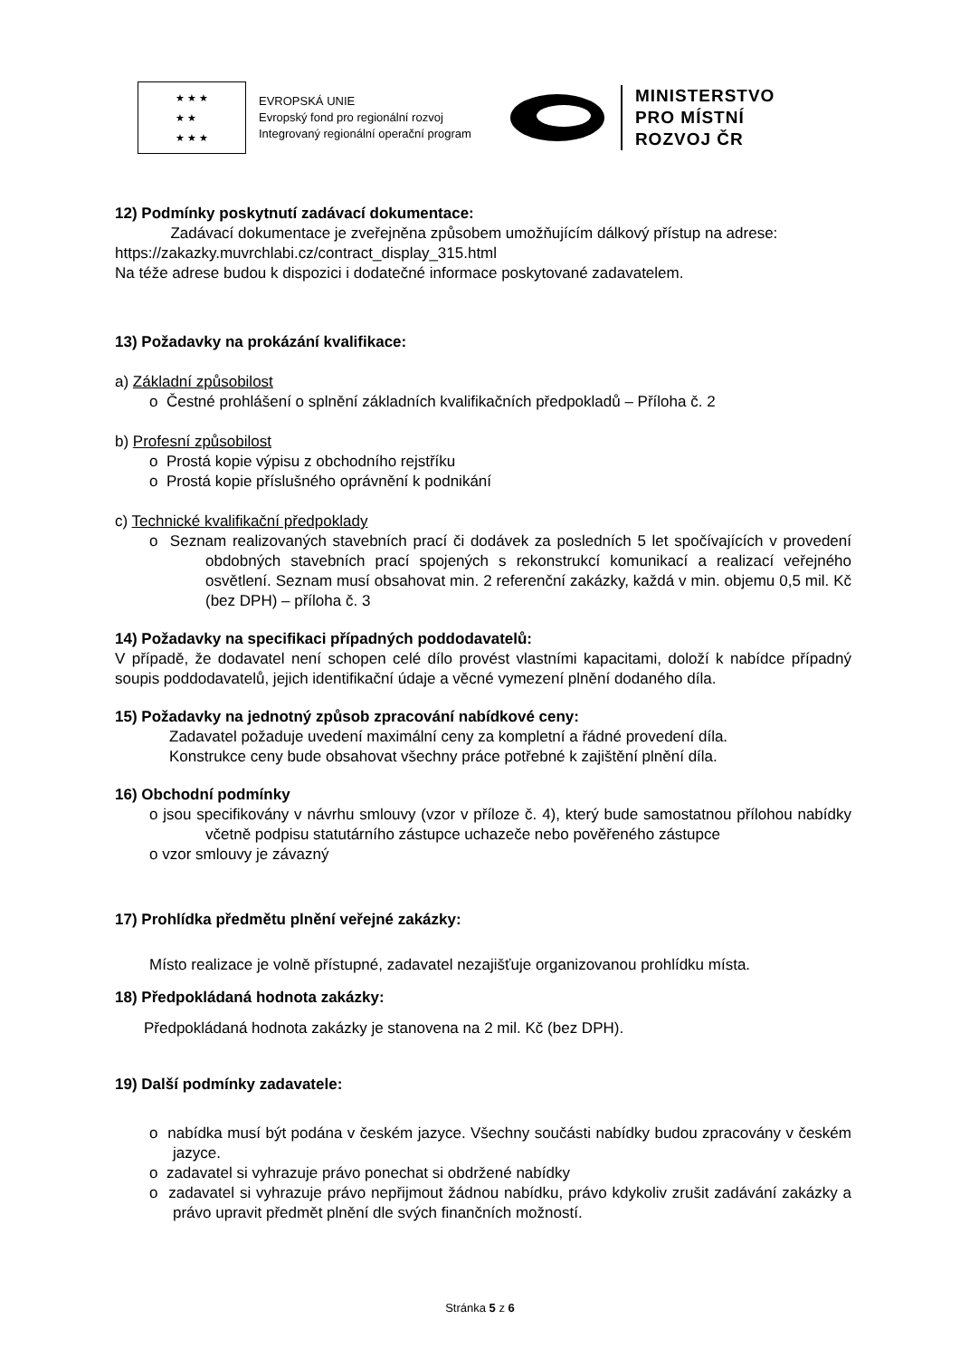★ ★ ★
★ ★
★ ★ ★
EVROPSKÁ UNIE
Evropský fond pro regionální rozvoj
Integrovaný regionální operační program
MINISTERSTVO
PRO MÍSTNÍ
ROZVOJ ČR
12) Podmínky poskytnutí zadávací dokumentace:
Zadávací dokumentace je zveřejněna způsobem umožňujícím dálkový přístup na adrese: https://zakazky.muvrchlabi.cz/contract_display_315.html
Na téže adrese budou k dispozici i dodatečné informace poskytované zadavatelem.
13) Požadavky na prokázání kvalifikace:
a) Základní způsobilost
o Čestné prohlášení o splnění základních kvalifikačních předpokladů – Příloha č. 2
b) Profesní způsobilost
o Prostá kopie výpisu z obchodního rejstříku
o Prostá kopie příslušného oprávnění k podnikání
c) Technické kvalifikační předpoklady
o Seznam realizovaných stavebních prací či dodávek za posledních 5 let spočívajících v provedení obdobných stavebních prací spojených s rekonstrukcí komunikací a realizací veřejného osvětlení. Seznam musí obsahovat min. 2 referenční zakázky, každá v min. objemu 0,5 mil. Kč (bez DPH) – příloha č. 3
14) Požadavky na specifikaci případných poddodavatelů:
V případě, že dodavatel není schopen celé dílo provést vlastními kapacitami, doloží k nabídce případný soupis poddodavatelů, jejich identifikační údaje a věcné vymezení plnění dodaného díla.
15) Požadavky na jednotný způsob zpracování nabídkové ceny:
Zadavatel požaduje uvedení maximální ceny za kompletní a řádné provedení díla.
Konstrukce ceny bude obsahovat všechny práce potřebné k zajištění plnění díla.
16) Obchodní podmínky
o jsou specifikovány v návrhu smlouvy (vzor v příloze č. 4), který bude samostatnou přílohou nabídky včetně podpisu statutárního zástupce uchazeče nebo pověřeného zástupce
o vzor smlouvy je závazný
17) Prohlídka předmětu plnění veřejné zakázky:
Místo realizace je volně přístupné, zadavatel nezajišťuje organizovanou prohlídku místa.
18) Předpokládaná hodnota zakázky:
Předpokládaná hodnota zakázky je stanovena na 2 mil. Kč (bez DPH).
19) Další podmínky zadavatele:
o nabídka musí být podána v českém jazyce. Všechny součásti nabídky budou zpracovány v českém jazyce.
o zadavatel si vyhrazuje právo ponechat si obdržené nabídky
o zadavatel si vyhrazuje právo nepřijmout žádnou nabídku, právo kdykoliv zrušit zadávání zakázky a právo upravit předmět plnění dle svých finančních možností.
Stránka 5 z 6